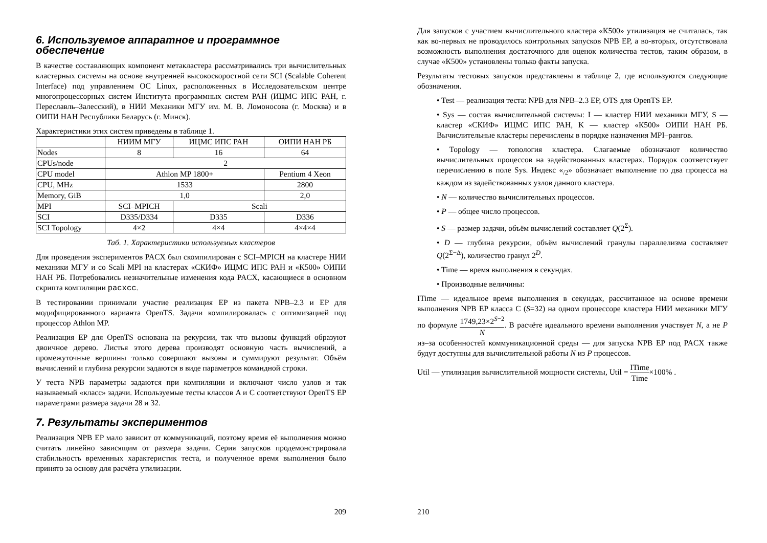6. Используемое аппаратное и программное обеспечение
В качестве составляющих компонент метакластера рассматривались три вычислительных кластерных системы на основе внутренней высокоскоростной сети SCI (Scalable Coherent Interface) под управлением ОС Linux, расположенных в Исследовательском центре многопроцессорных систем Института программных систем РАН (ИЦМС ИПС РАН, г. Переславль–Залесский), в НИИ Механики МГУ им. М. В. Ломоносова (г. Москва) и в ОИПИ НАН Республики Беларусь (г. Минск).
Характеристики этих систем приведены в таблице 1.
| | НИИМ МГУ | ИЦМС ИПС РАН | ОИПИ НАН РБ |
| --- | --- | --- | --- |
| Nodes | 8 | 16 | 64 |
| CPUs/node | 2 | | |
| CPU model | Athlon MP 1800+ | | Pentium 4 Xeon |
| CPU, MHz | 1533 | | 2800 |
| Memory, GiB | 1,0 | | 2,0 |
| MPI | SCI–MPICH | Scali | |
| SCI | D335/D334 | D335 | D336 |
| SCI Topology | 4×2 | 4×4 | 4×4×4 |
Таб. 1. Характеристики используемых кластеров
Для проведения экспериментов PACX был скомпилирован с SCI–MPICH на кластере НИИ механики МГУ и со Scali MPI на кластерах «СКИФ» ИЦМС ИПС РАН и «К500» ОИПИ НАН РБ. Потребовались незначительные изменения кода PACX, касающиеся в основном скрипта компиляции pacxcc.
В тестировании принимали участие реализация EP из пакета NPB–2.3 и EP для модифицированного варианта OpenTS. Задачи компилировалась с оптимизацией под процессор Athlon MP.
Реализация EP для OpenTS основана на рекурсии, так что вызовы функций образуют двоичное дерево. Листья этого дерева производят основную часть вычислений, а промежуточные вершины только совершают вызовы и суммируют результат. Объём вычислений и глубина рекурсии задаются в виде параметров командной строки.
У теста NPB параметры задаются при компиляции и включают число узлов и так называемый «класс» задачи. Используемые тесты классов A и C соответствуют OpenTS EP параметрами размера задачи 28 и 32.
7. Результаты экспериментов
Реализация NPB EP мало зависит от коммуникаций, поэтому время её выполнения можно считать линейно зависящим от размера задачи. Серия запусков продемонстрировала стабильность временных характеристик теста, и полученное время выполнения было принято за основу для расчёта утилизации.
209
Для запусков с участием вычислительного кластера «К500» утилизация не считалась, так как во-первых не проводилось контрольных запусков NPB EP, а во-вторых, отсутствовала возможность выполнения достаточного для оценок количества тестов, таким образом, в случае «К500» установлены только факты запуска.
Результаты тестовых запусков представлены в таблице 2, где используются следующие обозначения.
• Test — реализация теста: NPB для NPB–2.3 EP, OTS для OpenTS EP.
• Sys — состав вычислительной системы: I — кластер НИИ механики МГУ, S — кластер «СКИФ» ИЦМС ИПС РАН, K — кластер «К500» ОИПИ НАН РБ. Вычислительные кластеры перечислены в порядке назначения MPI–рангов.
• Topology — топология кластера. Слагаемые обозначают количество вычислительных процессов на задействованных кластерах. Порядок соответствует перечислению в поле Sys. Индекс «<sub>/2</sub>» обозначает выполнение по два процесса на каждом из задействованных узлов данного кластера.
• N — количество вычислительных процессов.
• P — общее число процессов.
• S — размер задачи, объём вычислений составляет Q(2<sup>Σ</sup>).
• D — глубина рекурсии, объём вычислений гранулы параллелизма составляет Q(2<sup>Σ−Δ</sup>), количество гранул 2<sup>D</sup>.
• Time — время выполнения в секундах.
• Производные величины:
ITime — идеальное время выполнения в секундах, рассчитанное на основе времени выполнения NPB EP класса C (S=32) на одном процессоре кластера НИИ механики МГУ по формуле 1749,23×2<sup>S−2</sup> N. В расчёте идеального времени выполнения участвует N, а не P из–за особенностей коммуникационной среды — для запуска NPB EP под PACX также будут доступны для вычислительной работы N из P процессов.
Util — утилизация вычислительной мощности системы, Util = ITime Time×100% .
210